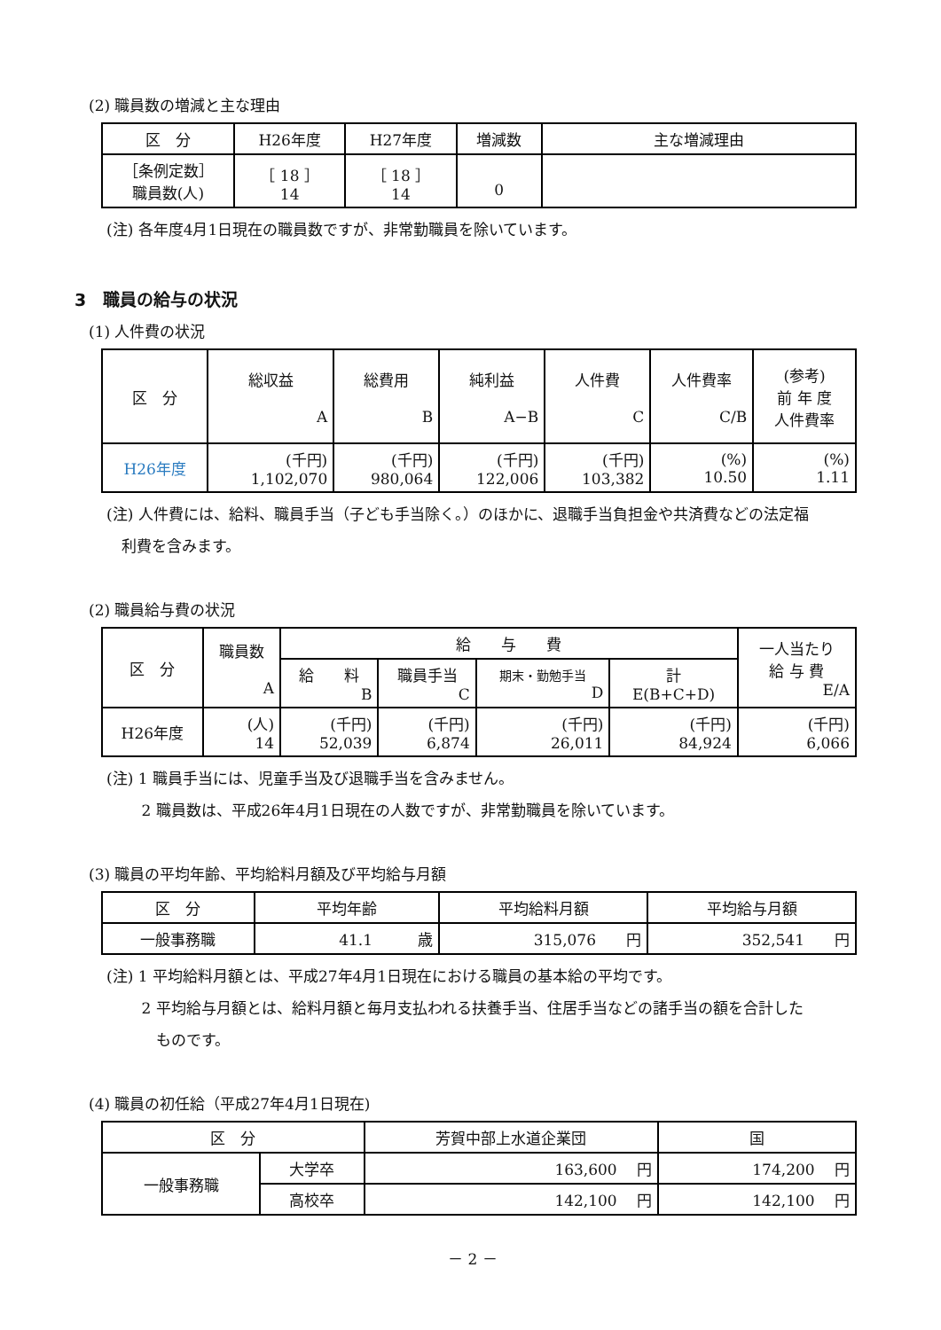(2) 職員数の増減と主な理由
| 区 分 | H26年度 | H27年度 | 増減数 | 主な増減理由 |
| --- | --- | --- | --- | --- |
| ［条例定数］ 職員数(人) | ［ 18 ］ 14 | ［ 18 ］ 14 | 0 | |
(注) 各年度4月1日現在の職員数ですが、非常勤職員を除いています。
3　職員の給与の状況
(1) 人件費の状況
| 区 分 | 総収益 A | 総費用 B | 純利益 A−B | 人件費 C | 人件費率 C/B | (参考) 前 年 度 人件費率 |
| --- | --- | --- | --- | --- | --- | --- |
| H26年度 | (千円) 1,102,070 | (千円) 980,064 | (千円) 122,006 | (千円) 103,382 | (%) 10.50 | (%) 1.11 |
(注) 人件費には、給料、職員手当（子ども手当除く。）のほかに、退職手当負担金や共済費などの法定福
　利費を含みます。
(2) 職員給与費の状況
| 区 分 | 職員数 A | 給 与 費 | | | | 一人当たり 給 与 費 E/A |
| --- | --- | --- | --- | --- | --- | --- |
| | | 給 料 B | 職員手当 C | 期末・勤勉手当 D | 計 E(B+C+D) | |
| H26年度 | (人) 14 | (千円) 52,039 | (千円) 6,874 | (千円) 26,011 | (千円) 84,924 | (千円) 6,066 |
(注) 1 職員手当には、児童手当及び退職手当を含みません。
　　 2 職員数は、平成26年4月1日現在の人数ですが、非常勤職員を除いています。
(3) 職員の平均年齢、平均給料月額及び平均給与月額
| 区 分 | 平均年齢 | 平均給料月額 | 平均給与月額 |
| --- | --- | --- | --- |
| 一般事務職 | 41.1 歳 | 315,076 円 | 352,541 円 |
(注) 1 平均給料月額とは、平成27年4月1日現在における職員の基本給の平均です。
　　 2 平均給与月額とは、給料月額と毎月支払われる扶養手当、住居手当などの諸手当の額を合計した
　　　 ものです。
(4) 職員の初任給（平成27年4月1日現在)
| 区 分 | | 芳賀中部上水道企業団 | 国 |
| --- | --- | --- | --- |
| 一般事務職 | 大学卒 | 163,600 円 | 174,200 円 |
| | 高校卒 | 142,100 円 | 142,100 円 |
－ 2 －